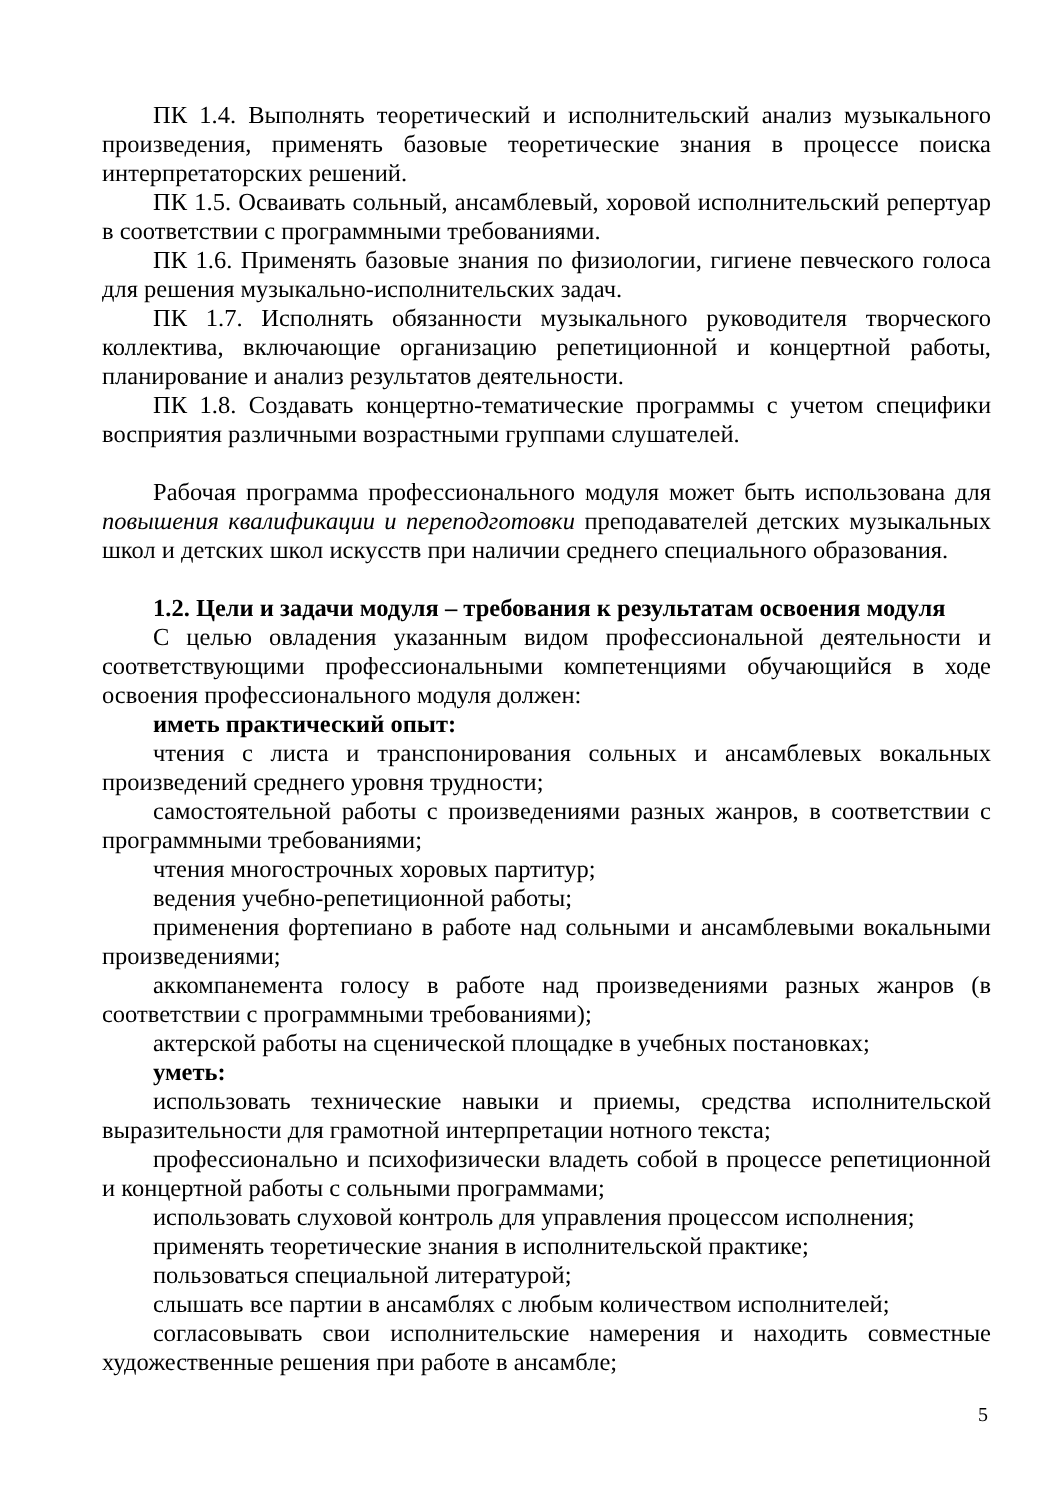ПК 1.4. Выполнять теоретический и исполнительский анализ музыкального произведения, применять базовые теоретические знания в процессе поиска интерпретаторских решений.
ПК 1.5. Осваивать сольный, ансамблевый, хоровой исполнительский репертуар в соответствии с программными требованиями.
ПК 1.6. Применять базовые знания по физиологии, гигиене певческого голоса для решения музыкально-исполнительских задач.
ПК 1.7. Исполнять обязанности музыкального руководителя творческого коллектива, включающие организацию репетиционной и концертной работы, планирование и анализ результатов деятельности.
ПК 1.8. Создавать концертно-тематические программы с учетом специфики восприятия различными возрастными группами слушателей.
Рабочая программа профессионального модуля может быть использована для повышения квалификации и переподготовки преподавателей детских музыкальных школ и детских школ искусств при наличии среднего специального образования.
1.2. Цели и задачи модуля – требования к результатам освоения модуля
С целью овладения указанным видом профессиональной деятельности и соответствующими профессиональными компетенциями обучающийся в ходе освоения профессионального модуля должен:
иметь практический опыт:
чтения с листа и транспонирования сольных и ансамблевых вокальных произведений среднего уровня трудности;
самостоятельной работы с произведениями разных жанров, в соответствии с программными требованиями;
чтения многострочных хоровых партитур;
ведения учебно-репетиционной работы;
применения фортепиано в работе над сольными и ансамблевыми вокальными произведениями;
аккомпанемента голосу в работе над произведениями разных жанров (в соответствии с программными требованиями);
актерской работы на сценической площадке в учебных постановках;
уметь:
использовать технические навыки и приемы, средства исполнительской выразительности для грамотной интерпретации нотного текста;
профессионально и психофизически владеть собой в процессе репетиционной и концертной работы с сольными программами;
использовать слуховой контроль для управления процессом исполнения;
применять теоретические знания в исполнительской практике;
пользоваться специальной литературой;
слышать все партии в ансамблях с любым количеством исполнителей;
согласовывать свои исполнительские намерения и находить совместные художественные решения при работе в ансамбле;
5